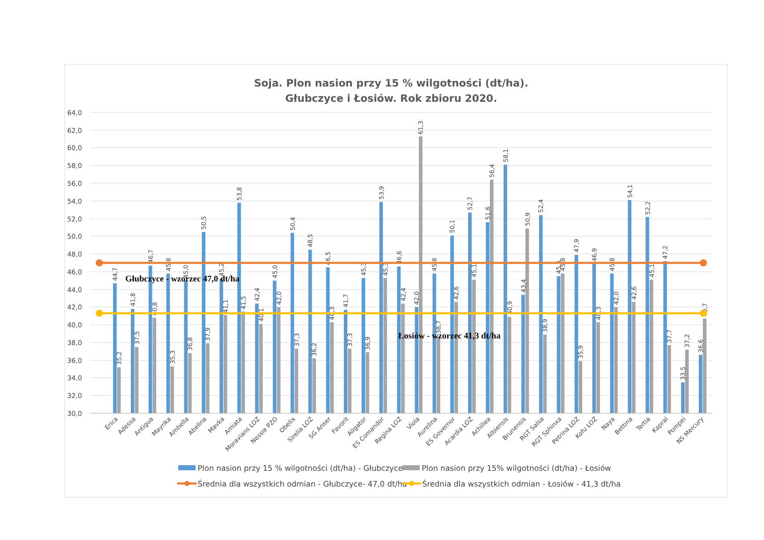Soja. Plon nasion przy 15 % wilgotności (dt/ha).
Głubczyce i Łosiów. Rok zbioru 2020.
64,0
62,0
60,0
58,0
56,0
54,0
52,0
50,0
48,0
46,0
44,0
42,0
40,0
38,0
36,0
34,0
32,0
30,0
44,7
35,2
Erica
41,8
37,5
Adessa
46,7
40,8
Antigua
45,8
35,3
Mayrika
45,0
36,8
Ambella
50,5
37,9
Abelina
45,2
41,1
Mavka
53,8
41,5
Amiata
42,4
40,1
Moravians LOZ
45,0
42,0
Nessie PZO
50,4
37,3
Obelix
48,5
36,2
Sirelia LOZ
46,5
40,3
SG Anser
41,7
37,3
Favorit
45,3
36,9
Aligator
53,9
45,3
ES Comandor
46,6
42,4
Regina LOZ
42,0
61,3
Viola
45,8
38,7
Aurelina
50,1
42,6
ES Governor
52,7
45,1
Acardia LOZ
51,6
56,4
Achillea
58,1
40,9
Albiensis
43,4
50,9
Brunensis
52,4
38,9
RGT Salsa
45,5
45,8
RGT Sphinxa
47,9
35,9
Petrina LOZ
46,9
40,3
Kofu LOZ
45,8
42,0
Naya
54,1
42,6
Bettina
52,2
45,1
Tertia
47,2
37,7
Kapral
33,5
37,2
Pompei
36,6
40,7
NS Mercury
Głubczyce - wzorzec 47,0 dt/ha
Łosiów - wzorzec 41,3 dt/ha
Plon nasion przy 15 % wilgotności (dt/ha) - Głubczyce
Plon nasion przy 15% wilgotności (dt/ha) - Łosiów
Średnia dla wszystkich odmian - Głubczyce- 47,0 dt/ha
Średnia dla wszystkich odmian - Łosiów - 41,3 dt/ha